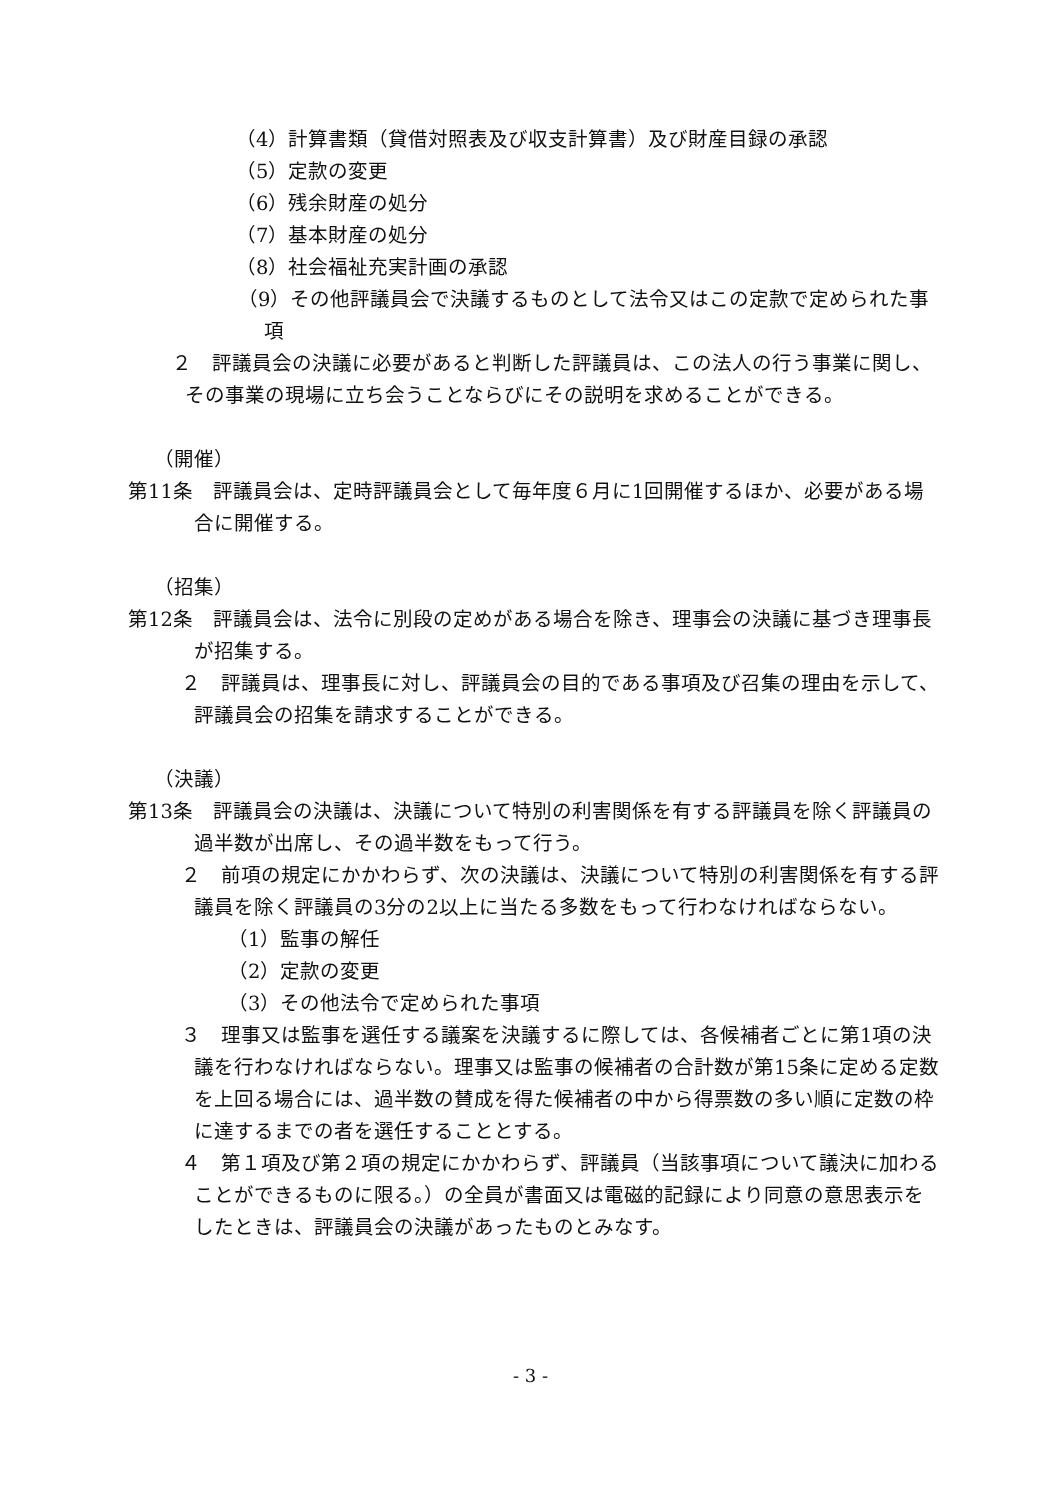（4）計算書類（貸借対照表及び収支計算書）及び財産目録の承認
（5）定款の変更
（6）残余財産の処分
（7）基本財産の処分
（8）社会福祉充実計画の承認
（9）その他評議員会で決議するものとして法令又はこの定款で定められた事項
２　評議員会の決議に必要があると判断した評議員は、この法人の行う事業に関し、その事業の現場に立ち会うことならびにその説明を求めることができる。
（開催）
第11条　評議員会は、定時評議員会として毎年度６月に1回開催するほか、必要がある場合に開催する。
（招集）
第12条　評議員会は、法令に別段の定めがある場合を除き、理事会の決議に基づき理事長が招集する。
２　評議員は、理事長に対し、評議員会の目的である事項及び召集の理由を示して、評議員会の招集を請求することができる。
（決議）
第13条　評議員会の決議は、決議について特別の利害関係を有する評議員を除く評議員の過半数が出席し、その過半数をもって行う。
２　前項の規定にかかわらず、次の決議は、決議について特別の利害関係を有する評議員を除く評議員の3分の2以上に当たる多数をもって行わなければならない。
（1）監事の解任
（2）定款の変更
（3）その他法令で定められた事項
３　理事又は監事を選任する議案を決議するに際しては、各候補者ごとに第1項の決議を行わなければならない。理事又は監事の候補者の合計数が第15条に定める定数を上回る場合には、過半数の賛成を得た候補者の中から得票数の多い順に定数の枠に達するまでの者を選任することとする。
４　第１項及び第２項の規定にかかわらず、評議員（当該事項について議決に加わることができるものに限る。）の全員が書面又は電磁的記録により同意の意思表示をしたときは、評議員会の決議があったものとみなす。
- 3 -